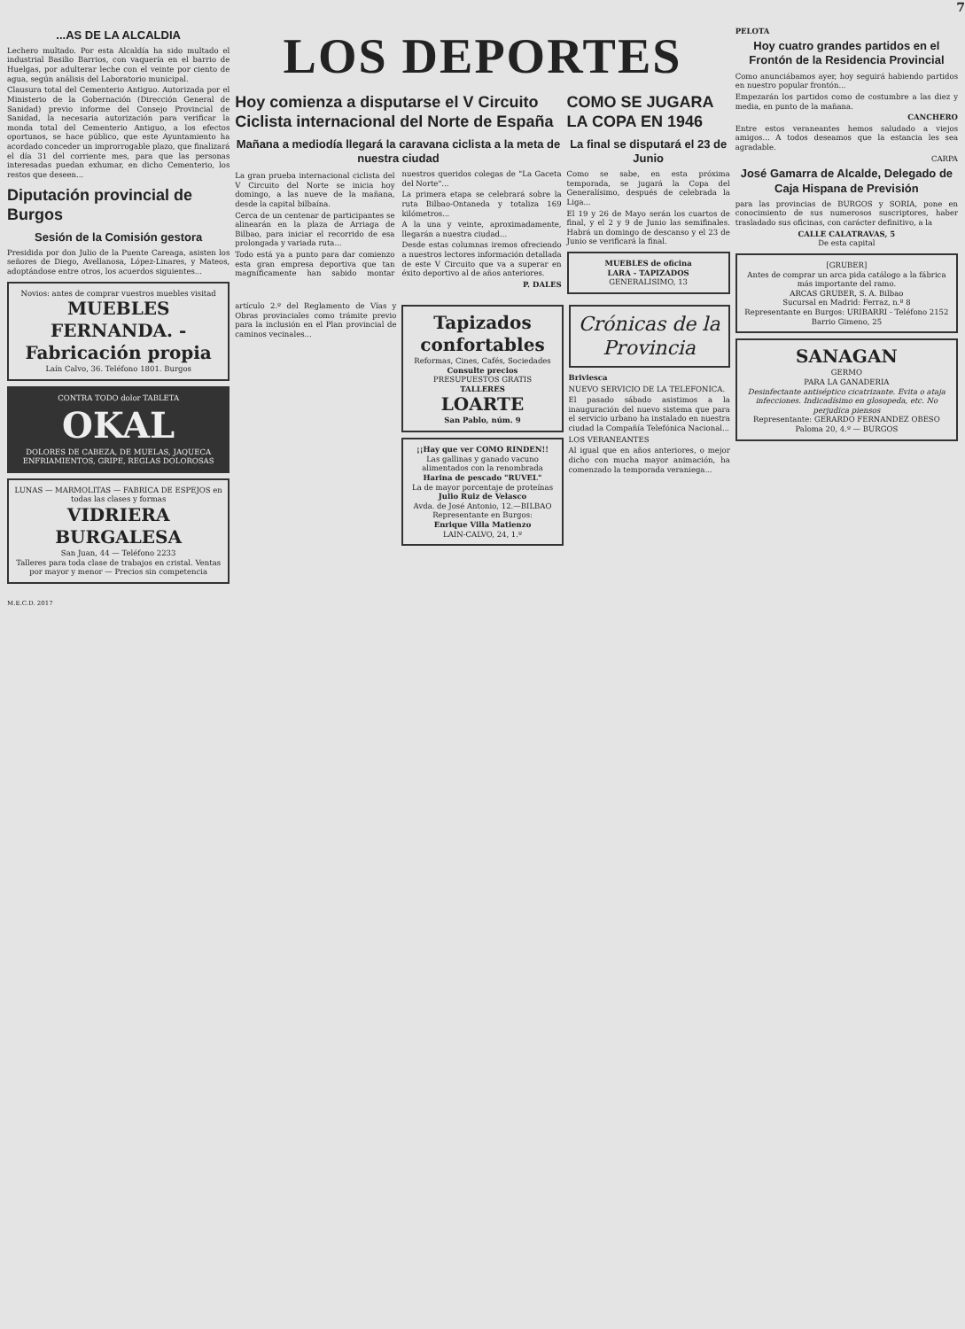7
...AS DE LA ALCALDIA
Lechero multado. Por esta Alcaldía ha sido multado el industrial Basilio Barrios, con vaquería en el barrio de Huelgas, por adulterar leche con el veinte por ciento de agua, según análisis del Laboratorio municipal.
Clausura total del Cementerio Antiguo. Autorizada por el Ministerio de la Gobernación (Dirección General de Sanidad) previo informe del Consejo Provincial de Sanidad, la necesaria autorización para verificar la monda total del Cementerio Antiguo, a los efectos oportunos, se hace público, que este Ayuntamiento ha acordado conceder un improrrogable plazo, que finalizará el día 31 del corriente mes, para que las personas interesadas puedan exhumar, en dicho Cementerio, los restos que deseen...
Diputación provincial de Burgos
Sesión de la Comisión gestora
Presidida por don Julio de la Puente Careaga, asisten los señores de Diego, Avellanosa, López-Linares, y Mateos, adoptándose entre otros, los acuerdos siguientes...
Novios: antes de comprar vuestros muebles visitad
MUEBLES FERNANDA. - Fabricación propia
Laín Calvo, 36. Teléfono 1801. Burgos
CONTRA TODO dolor TABLETA
OKAL
DOLORES DE CABEZA, DE MUELAS, JAQUECA ENFRIAMIENTOS, GRIPE, REGLAS DOLOROSAS
LUNAS — MARMOLITAS — FABRICA DE ESPEJOS en todas las clases y formas
VIDRIERA BURGALESA
San Juan, 44 — Teléfono 2233
Talleres para toda clase de trabajos en cristal. Ventas por mayor y menor — Precios sin competencia
LOS DEPORTES
Hoy comienza a disputarse el V Circuito Ciclista internacional del Norte de España
Mañana a mediodía llegará la caravana ciclista a la meta de nuestra ciudad
La gran prueba internacional ciclista del V Circuito del Norte se inicia hoy domingo, a las nueve de la mañana, desde la capital bilbaína.
Cerca de un centenar de participantes se alinearán en la plaza de Arriaga de Bilbao, para iniciar el recorrido de esa prolongada y variada ruta...
Todo está ya a punto para dar comienzo esta gran empresa deportiva que tan magníficamente han sabido montar nuestros queridos colegas de "La Gaceta del Norte"...
La primera etapa se celebrará sobre la ruta Bilbao-Ontaneda y totaliza 169 kilómetros...
A la una y veinte, aproximadamente, llegarán a nuestra ciudad...
Desde estas columnas iremos ofreciendo a nuestros lectores información detallada de este V Circuito que va a superar en éxito deportivo al de años anteriores.
P. DALES
COMO SE JUGARA LA COPA EN 1946
La final se disputará el 23 de Junio
Como se sabe, en esta próxima temporada, se jugará la Copa del Generalísimo, después de celebrada la Liga...
El 19 y 26 de Mayo serán los cuartos de final, y el 2 y 9 de Junio las semifinales. Habrá un domingo de descanso y el 23 de Junio se verificará la final.
MUEBLES de oficina
LARA - TAPIZADOS
GENERALISIMO, 13
artículo 2.º del Reglamento de Vías y Obras provinciales como trámite previo para la inclusión en el Plan provincial de caminos vecinales...
Tapizados confortables
Reformas, Cines, Cafés, Sociedades
Consulte precios
PRESUPUESTOS GRATIS
TALLERES
LOARTE
San Pablo, núm. 9
¡¡Hay que ver COMO RINDEN!!
Las gallinas y ganado vacuno alimentados con la renombrada
Harina de pescado "RUVEL"
La de mayor porcentaje de proteínas
Julio Ruiz de Velasco
Avda. de José Antonio, 12.—BILBAO
Representante en Burgos:
Enrique Villa Matienzo
LAIN-CALVO, 24, 1.º
Crónicas de la Provincia
Briviesca
NUEVO SERVICIO DE LA TELEFONICA.
El pasado sábado asistimos a la inauguración del nuevo sistema que para el servicio urbano ha instalado en nuestra ciudad la Compañía Telefónica Nacional...
LOS VERANEANTES
Al igual que en años anteriores, o mejor dicho con mucha mayor animación, ha comenzado la temporada veraniega...
PELOTA
Hoy cuatro grandes partidos en el Frontón de la Residencia Provincial
Como anunciábamos ayer, hoy seguirá habiendo partidos en nuestro popular frontón...
Empezarán los partidos como de costumbre a las diez y media, en punto de la mañana.
CANCHERO
Entre estos veraneantes hemos saludado a viejos amigos... A todos deseamos que la estancia les sea agradable.
CARPA
José Gamarra de Alcalde, Delegado de Caja Hispana de Previsión
para las provincias de BURGOS y SORIA, pone en conocimiento de sus numerosos suscriptores, haber trasladado sus oficinas, con carácter definitivo, a la
CALLE CALATRAVAS, 5
De esta capital
[GRUBER]
Antes de comprar un arca pida catálogo a la fábrica más importante del ramo.
ARCAS GRUBER, S. A. Bilbao
Sucursal en Madrid: Ferraz, n.º 8
Representante en Burgos: URIBARRI - Teléfono 2152
Barrio Gimeno, 25
SANAGAN
GERMO
PARA LA GANADERIA
Desinfectante antiséptico cicatrizante. Evita o ataja infecciones. Indicadísimo en glosopeda, etc. No perjudica piensos
Representante: GERARDO FERNANDEZ OBESO
Paloma 20, 4.º — BURGOS
M.E.C.D. 2017